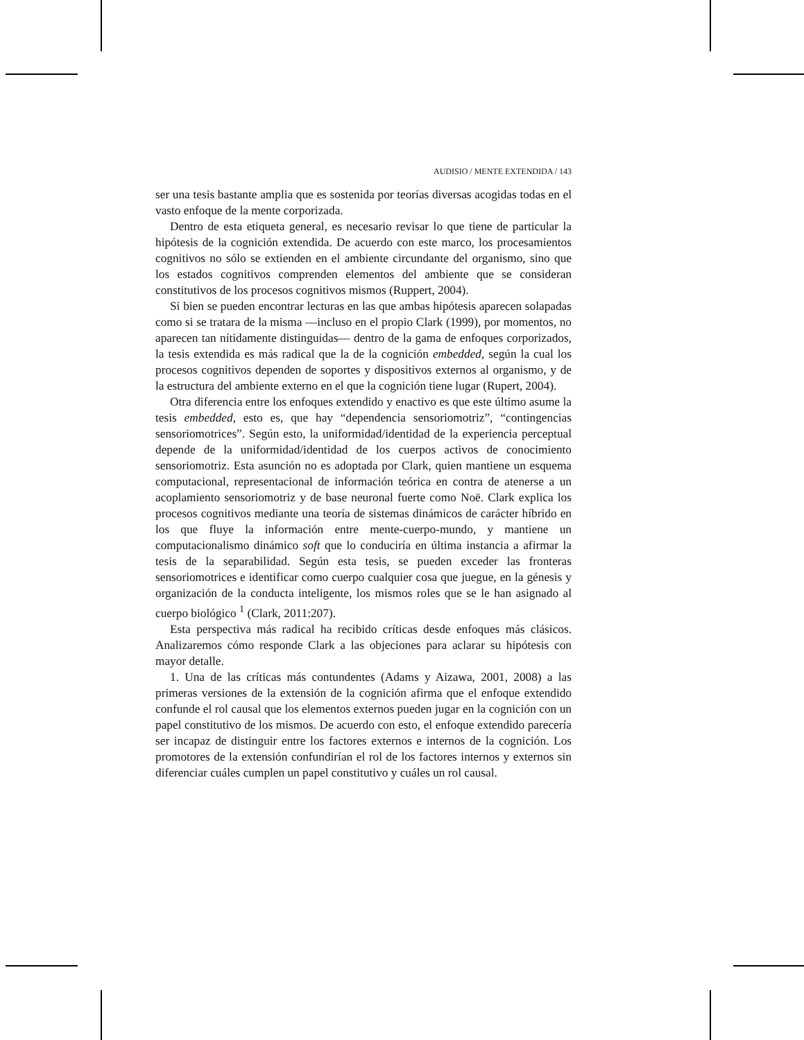AUDISIO / MENTE EXTENDIDA / 143
ser una tesis bastante amplia que es sostenida por teorías diversas acogidas todas en el vasto enfoque de la mente corporizada.
Dentro de esta etiqueta general, es necesario revisar lo que tiene de particular la hipótesis de la cognición extendida. De acuerdo con este marco, los procesamientos cognitivos no sólo se extienden en el ambiente circundante del organismo, sino que los estados cognitivos comprenden elementos del ambiente que se consideran constitutivos de los procesos cognitivos mismos (Ruppert, 2004).
Si bien se pueden encontrar lecturas en las que ambas hipótesis aparecen solapadas como si se tratara de la misma —incluso en el propio Clark (1999), por momentos, no aparecen tan nítidamente distinguidas— dentro de la gama de enfoques corporizados, la tesis extendida es más radical que la de la cognición embedded, según la cual los procesos cognitivos dependen de soportes y dispositivos externos al organismo, y de la estructura del ambiente externo en el que la cognición tiene lugar (Rupert, 2004).
Otra diferencia entre los enfoques extendido y enactivo es que este último asume la tesis embedded, esto es, que hay “dependencia sensoriomotriz”, “contingencias sensoriomotrices”. Según esto, la uniformidad/identidad de la experiencia perceptual depende de la uniformidad/identidad de los cuerpos activos de conocimiento sensoriomotriz. Esta asunción no es adoptada por Clark, quien mantiene un esquema computacional, representacional de información teórica en contra de atenerse a un acoplamiento sensoriomotriz y de base neuronal fuerte como Noë. Clark explica los procesos cognitivos mediante una teoría de sistemas dinámicos de carácter híbrido en los que fluye la información entre mente-cuerpo-mundo, y mantiene un computacionalismo dinámico soft que lo conduciría en última instancia a afirmar la tesis de la separabilidad. Según esta tesis, se pueden exceder las fronteras sensoriomotrices e identificar como cuerpo cualquier cosa que juegue, en la génesis y organización de la conducta inteligente, los mismos roles que se le han asignado al cuerpo biológico <sup>1</sup> (Clark, 2011:207).
Esta perspectiva más radical ha recibido críticas desde enfoques más clásicos. Analizaremos cómo responde Clark a las objeciones para aclarar su hipótesis con mayor detalle.
1. Una de las críticas más contundentes (Adams y Aizawa, 2001, 2008) a las primeras versiones de la extensión de la cognición afirma que el enfoque extendido confunde el rol causal que los elementos externos pueden jugar en la cognición con un papel constitutivo de los mismos. De acuerdo con esto, el enfoque extendido parecería ser incapaz de distinguir entre los factores externos e internos de la cognición. Los promotores de la extensión confundirían el rol de los factores internos y externos sin diferenciar cuáles cumplen un papel constitutivo y cuáles un rol causal.